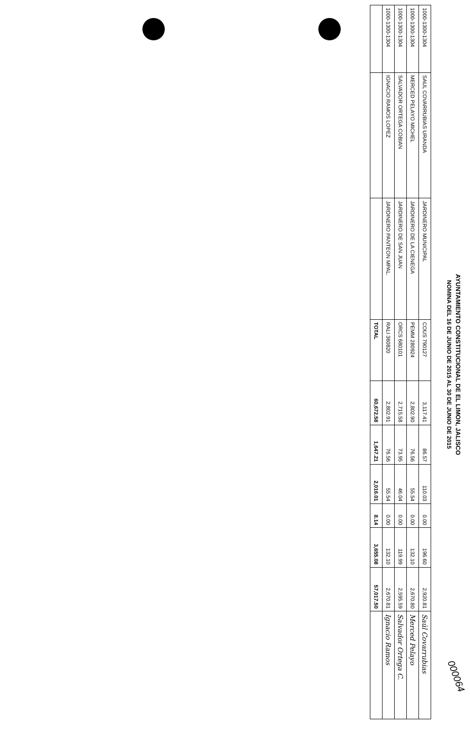AYUNTAMIENTO CONSTITUCIONAL DE EL LIMON, JALISCO
NOMINA DEL 16 DE JUNIO DE 2015 AL 30 DE JUNIO DE 2015
| 1000-1300-1304 | SAUL COVARRUBIAS URANDA | JARDINERO MUNICIPAL | COUS 790127 | 3,117.41 | 86.57 | 110.03 | 0.00 | 196.60 | 2,920.81 | Saúl Covarrubias |
| 1000-1300-1304 | MERCED PELAYO MICHEL | JARDINERO DE LA CIENEGA | PEMM 280924 | 2,802.90 | 76.56 | 55.54 | 0.00 | 132.10 | 2,670.80 | Merced Pelayo |
| 1000-1300-1304 | SALVADOR ORTEGA COBIAN | JARDINERO DE SAN JUAN | ORCS 680101 | 2,715.58 | 73.95 | 46.04 | 0.00 | 119.99 | 2,595.59 | Salvador Ortega C. |
| 1000-1300-1304 | IGNACIO RAMOS LOPEZ | JARDINERO PANTEON MPAL. | RALI 360820 | 2,802.91 | 76.56 | 55.54 | 0.00 | 132.10 | 2,670.81 | Ignacio Ramos |
| | | | TOTAL | 60,672.58 | 1,647.21 | 2,016.01 | 8.14 | 3,655.08 | 57,017.50 | |
000064